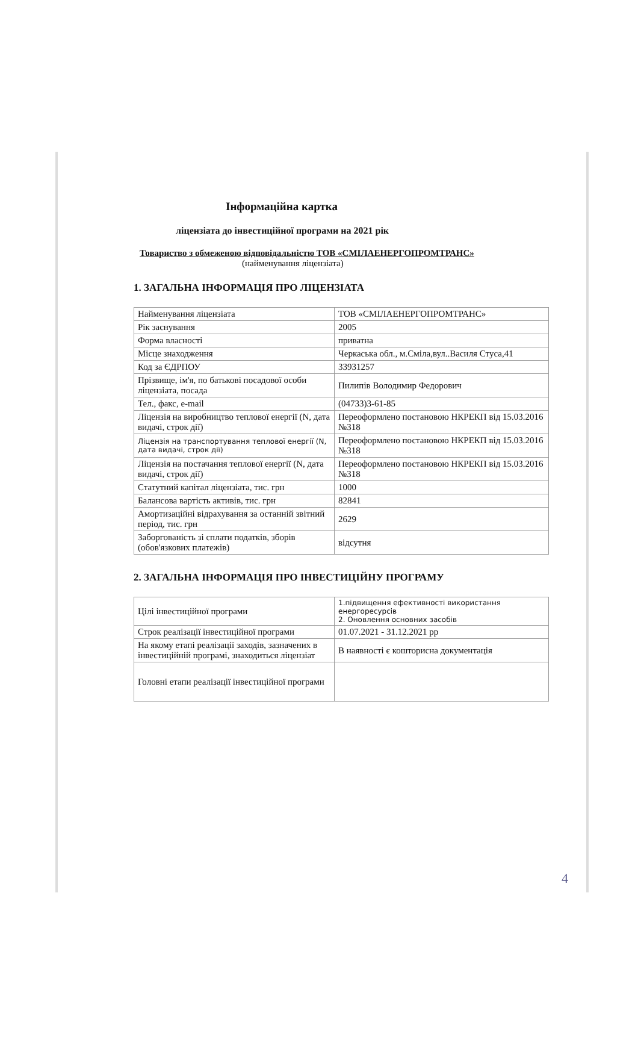Інформаційна картка
ліцензіата до інвестиційної програми на 2021 рік
Товариство з обмеженою відповідальністю ТОВ «СМІЛАЕНЕРГОПРОМТРАНС»
(найменування ліцензіата)
1. ЗАГАЛЬНА ІНФОРМАЦІЯ ПРО ЛІЦЕНЗІАТА
| Найменування ліцензіата | ТОВ «СМІЛАЕНЕРГОПРОМТРАНС» |
| Рік заснування | 2005 |
| Форма власності | приватна |
| Місце знаходження | Черкаська обл., м.Сміла,вул..Василя Стуса,41 |
| Код за ЄДРПОУ | 33931257 |
| Прізвище, ім'я, по батькові посадової особи ліцензіата, посада | Пилипів Володимир Федорович |
| Тел., факс, e-mail | (04733)3-61-85 |
| Ліцензія на виробництво теплової енергії (N, дата видачі, строк дії) | Переоформлено постановою НКРЕКП від 15.03.2016 №318 |
| Ліцензія на транспортування теплової енергії (N, дата видачі, строк дії) | Переоформлено постановою НКРЕКП від 15.03.2016 №318 |
| Ліцензія на постачання теплової енергії (N, дата видачі, строк дії) | Переоформлено постановою НКРЕКП від 15.03.2016 №318 |
| Статутний капітал ліцензіата, тис. грн | 1000 |
| Балансова вартість активів, тис. грн | 82841 |
| Амортизаційні відрахування за останній звітний період, тис. грн | 2629 |
| Заборгованість зі сплати податків, зборів (обов'язкових платежів) | відсутня |
2. ЗАГАЛЬНА ІНФОРМАЦІЯ ПРО ІНВЕСТИЦІЙНУ ПРОГРАМУ
| Цілі інвестиційної програми | 1.підвищення ефективності використання енергоресурсів 2. Оновлення основних засобів |
| Строк реалізації інвестиційної програми | 01.07.2021 - 31.12.2021 рр |
| На якому етапі реалізації заходів, зазначених в інвестиційній програмі, знаходиться ліцензіат | В наявності є кошторисна документація |
| Головні етапи реалізації інвестиційної програми | |
4